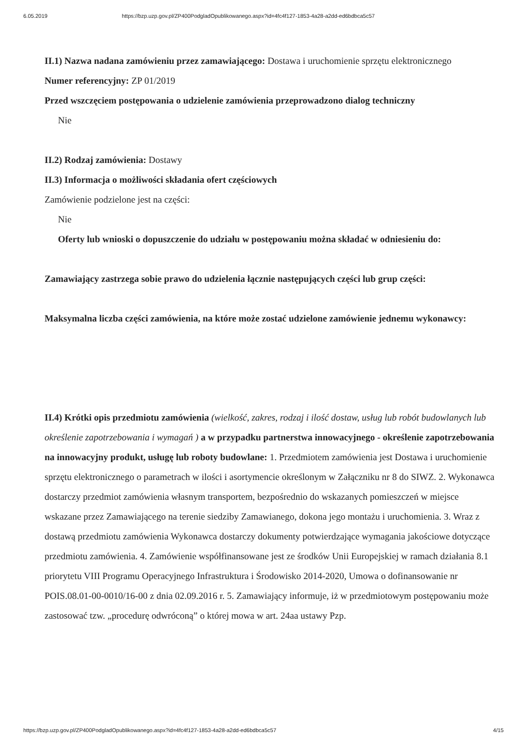6.05.2019 https://bzp.uzp.gov.pl/ZP400PodgladOpublikowanego.aspx?id=4fc4f127-1853-4a28-a2dd-ed6bdbca5c57
II.1) Nazwa nadana zamówieniu przez zamawiającego: Dostawa i uruchomienie sprzętu elektronicznego
Numer referencyjny: ZP 01/2019
Przed wszczęciem postępowania o udzielenie zamówienia przeprowadzono dialog techniczny
Nie
II.2) Rodzaj zamówienia: Dostawy
II.3) Informacja o możliwości składania ofert częściowych
Zamówienie podzielone jest na części:
Nie
Oferty lub wnioski o dopuszczenie do udziału w postępowaniu można składać w odniesieniu do:
Zamawiający zastrzega sobie prawo do udzielenia łącznie następujących części lub grup części:
Maksymalna liczba części zamówienia, na które może zostać udzielone zamówienie jednemu wykonawcy:
II.4) Krótki opis przedmiotu zamówienia (wielkość, zakres, rodzaj i ilość dostaw, usług lub robót budowlanych lub określenie zapotrzebowania i wymagań ) a w przypadku partnerstwa innowacyjnego - określenie zapotrzebowania na innowacyjny produkt, usługę lub roboty budowlane: 1. Przedmiotem zamówienia jest Dostawa i uruchomienie sprzętu elektronicznego o parametrach w ilości i asortymencie określonym w Załączniku nr 8 do SIWZ. 2. Wykonawca dostarczy przedmiot zamówienia własnym transportem, bezpośrednio do wskazanych pomieszczeń w miejsce wskazane przez Zamawiającego na terenie siedziby Zamawianego, dokona jego montażu i uruchomienia. 3. Wraz z dostawą przedmiotu zamówienia Wykonawca dostarczy dokumenty potwierdzające wymagania jakościowe dotyczące przedmiotu zamówienia. 4. Zamówienie współfinansowane jest ze środków Unii Europejskiej w ramach działania 8.1 priorytetu VIII Programu Operacyjnego Infrastruktura i Środowisko 2014-2020, Umowa o dofinansowanie nr POIS.08.01-00-0010/16-00 z dnia 02.09.2016 r. 5. Zamawiający informuje, iż w przedmiotowym postępowaniu może zastosować tzw. „procedurę odwróconą” o której mowa w art. 24aa ustawy Pzp.
https://bzp.uzp.gov.pl/ZP400PodgladOpublikowanego.aspx?id=4fc4f127-1853-4a28-a2dd-ed6bdbca5c57 4/15